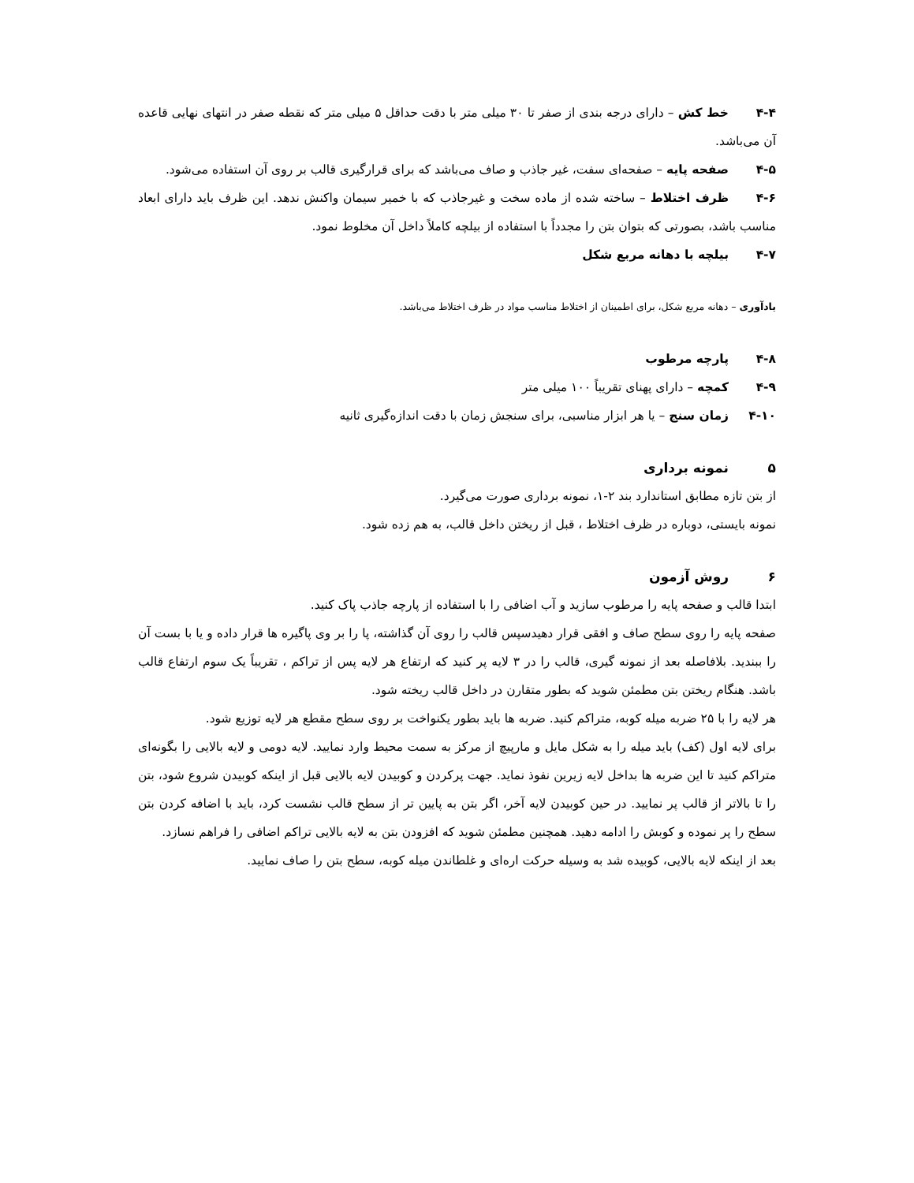۴-۴ خط کش – دارای درجه بندی از صفر تا ۳۰ میلی متر با دقت حداقل ۵ میلی متر که نقطه صفر در انتهای نهایی قاعده آن می‌باشد.
۴-۵ صفحه پایه – صفحه‌ای سفت، غیر جاذب و صاف می‌باشد که برای قرارگیری قالب بر روی آن استفاده می‌شود.
۴-۶ ظرف اختلاط – ساخته شده از ماده سخت و غیرجاذب که با خمیر سیمان واکنش ندهد. این ظرف باید دارای ابعاد مناسب باشد، بصورتی که بتوان بتن را مجدداً با استفاده از بیلچه کاملاً داخل آن مخلوط نمود.
۴-۷ بیلچه با دهانه مربع شکل
یادآوری – دهانه مربع شکل، برای اطمینان از اختلاط مناسب مواد در ظرف اختلاط می‌باشد.
۴-۸ پارچه مرطوب
۴-۹ کمچه – دارای پهنای تقریباً ۱۰۰ میلی متر
۴-۱۰ زمان سنج – یا هر ابزار مناسبی، برای سنجش زمان با دقت اندازه‌گیری ثانیه
۵ نمونه برداری
از بتن تازه مطابق استاندارد بند ۲-۱، نمونه برداری صورت می‌گیرد.
نمونه بایستی، دوباره در ظرف اختلاط ، قبل از ریختن داخل قالب، به هم زده شود.
۶ روش آزمون
ابتدا قالب و صفحه پایه را مرطوب سازید و آب اضافی را با استفاده از پارچه جاذب پاک کنید.
صفحه پایه را روی سطح صاف و افقی قرار دهیدسپس قالب را روی آن گذاشته، پا را بر وی پاگیره ها قرار داده و یا با بست آن را ببندید. بلافاصله بعد از نمونه گیری، قالب را در ۳ لایه پر کنید که ارتفاع هر لایه پس از تراکم ، تقریباً یک سوم ارتفاع قالب باشد. هنگام ریختن بتن مطمئن شوید که بطور متقارن در داخل قالب ریخته شود.
هر لایه را با ۲۵ ضربه میله کوبه، متراکم کنید. ضربه ها باید بطور یکنواخت بر روی سطح مقطع هر لایه توزیع شود.
برای لایه اول (کف) باید میله را به شکل مایل و مارپیچ از مرکز به سمت محیط وارد نمایید. لایه دومی و لایه بالایی را بگونه‌ای متراکم کنید تا این ضربه ها بداخل لایه زیرین نفوذ نماید. جهت پرکردن و کوبیدن لایه بالایی قبل از اینکه کوبیدن شروع شود، بتن را تا بالاتر از قالب پر نمایید. در حین کوبیدن لایه آخر، اگر بتن به پایین تر از سطح قالب نشست کرد، باید با اضافه کردن بتن سطح را پر نموده و کوبش را ادامه دهید. همچنین مطمئن شوید که افزودن بتن به لایه بالایی تراکم اضافی را فراهم نسازد.
بعد از اینکه لایه بالایی، کوبیده شد به وسیله حرکت اره‌ای و غلطاندن میله کوبه، سطح بتن را صاف نمایید.